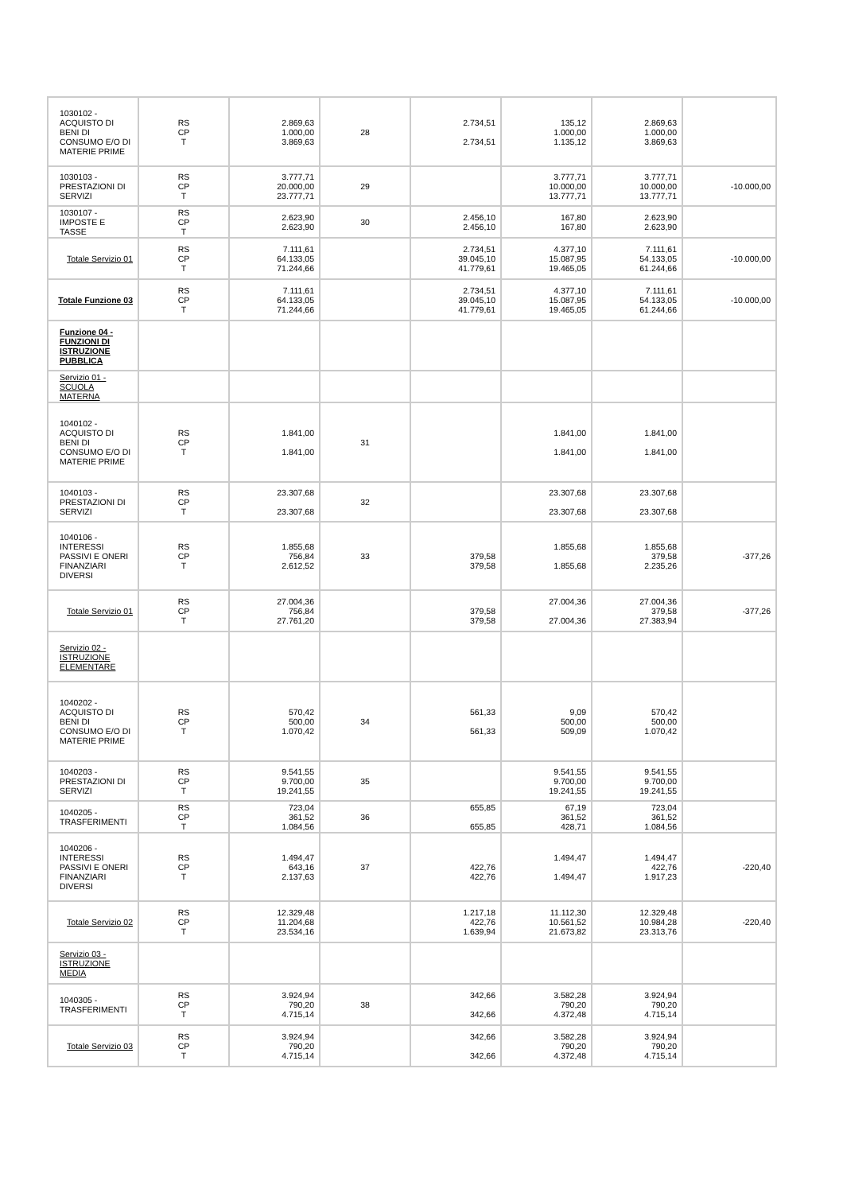| 1030102 - ACQUISTO DI BENI DI CONSUMO E/O DI MATERIE PRIME | RS CP T | 2.869,63 1.000,00 3.869,63 | 28 | 2.734,51 2.734,51 | 135,12 1.000,00 1.135,12 | 2.869,63 1.000,00 3.869,63 | |
| 1030103 - PRESTAZIONI DI SERVIZI | RS CP T | 3.777,71 20.000,00 23.777,71 | 29 | | 3.777,71 10.000,00 13.777,71 | 3.777,71 10.000,00 13.777,71 | -10.000,00 |
| 1030107 - IMPOSTE E TASSE | RS CP T | 2.623,90 2.623,90 | 30 | 2.456,10 2.456,10 | 167,80 167,80 | 2.623,90 2.623,90 | |
| Totale Servizio 01 | RS CP T | 7.111,61 64.133,05 71.244,66 | | 2.734,51 39.045,10 41.779,61 | 4.377,10 15.087,95 19.465,05 | 7.111,61 54.133,05 61.244,66 | -10.000,00 |
| Totale Funzione 03 | RS CP T | 7.111,61 64.133,05 71.244,66 | | 2.734,51 39.045,10 41.779,61 | 4.377,10 15.087,95 19.465,05 | 7.111,61 54.133,05 61.244,66 | -10.000,00 |
| Funzione 04 - FUNZIONI DI ISTRUZIONE PUBBLICA | | | | | | | |
| Servizio 01 - SCUOLA MATERNA | | | | | | | |
| 1040102 - ACQUISTO DI BENI DI CONSUMO E/O DI MATERIE PRIME | RS CP T | 1.841,00 1.841,00 | 31 | | 1.841,00 1.841,00 | 1.841,00 1.841,00 | |
| 1040103 - PRESTAZIONI DI SERVIZI | RS CP T | 23.307,68 23.307,68 | 32 | | 23.307,68 23.307,68 | 23.307,68 23.307,68 | |
| 1040106 - INTERESSI PASSIVI E ONERI FINANZIARI DIVERSI | RS CP T | 1.855,68 756,84 2.612,52 | 33 | 379,58 379,58 | 1.855,68 1.855,68 | 1.855,68 379,58 2.235,26 | -377,26 |
| Totale Servizio 01 | RS CP T | 27.004,36 756,84 27.761,20 | | 379,58 379,58 | 27.004,36 27.004,36 | 27.004,36 379,58 27.383,94 | -377,26 |
| Servizio 02 - ISTRUZIONE ELEMENTARE | | | | | | | |
| 1040202 - ACQUISTO DI BENI DI CONSUMO E/O DI MATERIE PRIME | RS CP T | 570,42 500,00 1.070,42 | 34 | 561,33 561,33 | 9,09 500,00 509,09 | 570,42 500,00 1.070,42 | |
| 1040203 - PRESTAZIONI DI SERVIZI | RS CP T | 9.541,55 9.700,00 19.241,55 | 35 | | 9.541,55 9.700,00 19.241,55 | 9.541,55 9.700,00 19.241,55 | |
| 1040205 - TRASFERIMENTI | RS CP T | 723,04 361,52 1.084,56 | 36 | 655,85 655,85 | 67,19 361,52 428,71 | 723,04 361,52 1.084,56 | |
| 1040206 - INTERESSI PASSIVI E ONERI FINANZIARI DIVERSI | RS CP T | 1.494,47 643,16 2.137,63 | 37 | 422,76 422,76 | 1.494,47 1.494,47 | 1.494,47 422,76 1.917,23 | -220,40 |
| Totale Servizio 02 | RS CP T | 12.329,48 11.204,68 23.534,16 | | 1.217,18 422,76 1.639,94 | 11.112,30 10.561,52 21.673,82 | 12.329,48 10.984,28 23.313,76 | -220,40 |
| Servizio 03 - ISTRUZIONE MEDIA | | | | | | | |
| 1040305 - TRASFERIMENTI | RS CP T | 3.924,94 790,20 4.715,14 | 38 | 342,66 342,66 | 3.582,28 790,20 4.372,48 | 3.924,94 790,20 4.715,14 | |
| Totale Servizio 03 | RS CP T | 3.924,94 790,20 4.715,14 | | 342,66 342,66 | 3.582,28 790,20 4.372,48 | 3.924,94 790,20 4.715,14 | |